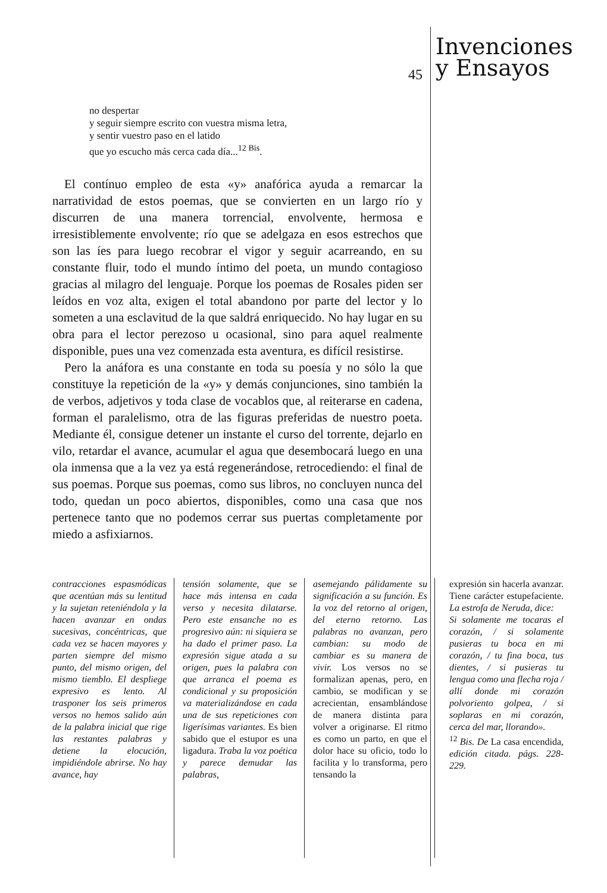45
Invenciones
y Ensayos
no despertar
y seguir siempre escrito con vuestra misma letra,
y sentir vuestro paso en el latido
que yo escucho más cerca cada día...<sup>12 Bis</sup>.
El contínuo empleo de esta «y» anafórica ayuda a remarcar la narratividad de estos poemas, que se convierten en un largo río y discurren de una manera torrencial, envolvente, hermosa e irresistiblemente envolvente; río que se adelgaza en esos estrechos que son las íes para luego recobrar el vigor y seguir acarreando, en su constante fluir, todo el mundo íntimo del poeta, un mundo contagioso gracias al milagro del lenguaje. Porque los poemas de Rosales piden ser leídos en voz alta, exigen el total abandono por parte del lector y lo someten a una esclavitud de la que saldrá enriquecido. No hay lugar en su obra para el lector perezoso u ocasional, sino para aquel realmente disponible, pues una vez comenzada esta aventura, es difícil resistirse.
Pero la anáfora es una constante en toda su poesía y no sólo la que constituye la repetición de la «y» y demás conjunciones, sino también la de verbos, adjetivos y toda clase de vocablos que, al reiterarse en cadena, forman el paralelismo, otra de las figuras preferidas de nuestro poeta. Mediante él, consigue detener un instante el curso del torrente, dejarlo en vilo, retardar el avance, acumular el agua que desembocará luego en una ola inmensa que a la vez ya está regenerándose, retrocediendo: el final de sus poemas. Porque sus poemas, como sus libros, no concluyen nunca del todo, quedan un poco abiertos, disponibles, como una casa que nos pertenece tanto que no podemos cerrar sus puertas completamente por miedo a asfixiarnos.
contracciones espasmódicas que acentúan más su lentitud y la sujetan reteniéndola y la hacen avanzar en ondas sucesivas, concéntricas, que cada vez se hacen mayores y parten siempre del mismo punto, del mismo origen, del mismo tiemblo. El despliege expresivo es lento. Al trasponer los seis primeros versos no hemos salido aún de la palabra inicial que rige las restantes palabras y detiene la elocución, impidiéndole abrirse. No hay avance, hay
tensión solamente, que se hace más intensa en cada verso y necesita dilatarse. Pero este ensanche no es progresivo aún: ni siquiera se ha dado el primer paso. La expresión sigue atada a su origen, pues la palabra con que arranca el poema es condicional y su proposición va materializándose en cada una de sus repeticiones con ligerísimas variantes. Es bien sabido que el estupor es una ligadura. Traba la voz poética y parece demudar las palabras,
asemejando pálidamente su significación a su función. Es la voz del retorno al origen, del eterno retorno. Las palabras no avanzan, pero cambian: su modo de cambiar es su manera de vivir. Los versos no se formalizan apenas, pero, en cambio, se modifican y se acrecientan, ensamblándose de manera distinta para volver a originarse. El ritmo es como un parto, en que el dolor hace su oficio, todo lo facilita y lo transforma, pero tensando la
expresión sin hacerla avanzar. Tiene carácter estupefaciente. La estrofa de Neruda, dice:
Si solamente me tocaras el corazón, / si solamente pusieras tu boca en mi corazón, / tu fina boca, tus dientes, / si pusieras tu lengua como una flecha roja / allí donde mi corazón polvoriento golpea, / si soplaras en mi corazón, cerca del mar, llorando».
<sup>12</sup> Bis. De La casa encendida, edición citada. págs. 228-229.